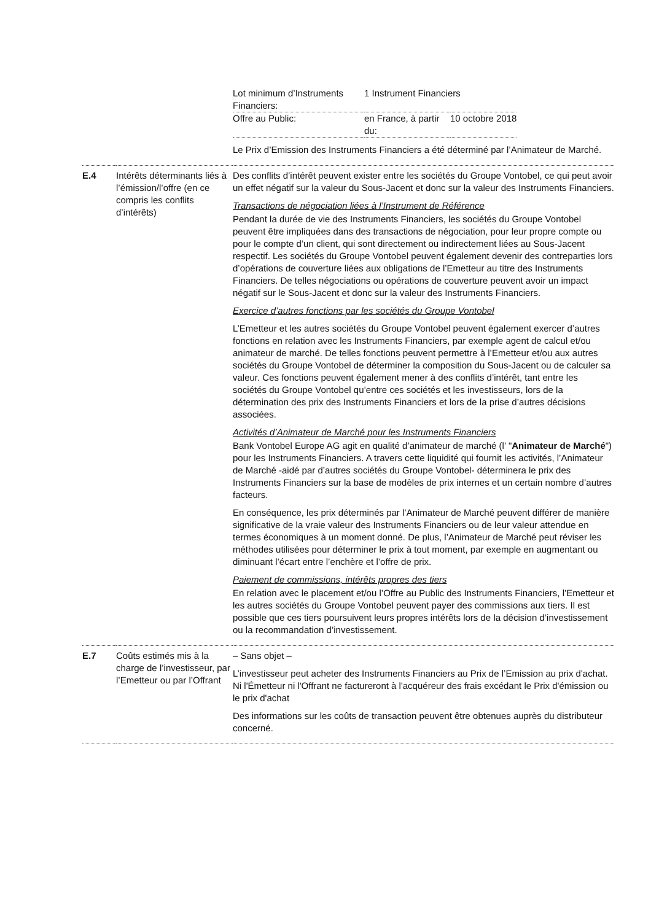| | | / Lot minimum d’Instruments Financiers: / 1 Instrument Financiers / / / Offre au Public: / en France, à partir du: / 10 octobre 2018 / Le Prix d’Emission des Instruments Financiers a été déterminé par l’Animateur de Marché. |
| E.4 | Intérêts déterminants liés à l’émission/l’offre (en ce compris les conflits d’intérêts) | Des conflits d’intérêt peuvent exister entre les sociétés du Groupe Vontobel, ce qui peut avoir un effet négatif sur la valeur du Sous-Jacent et donc sur la valeur des Instruments Financiers. Transactions de négociation liées à l’Instrument de Référence Pendant la durée de vie des Instruments Financiers, les sociétés du Groupe Vontobel peuvent être impliquées dans des transactions de négociation, pour leur propre compte ou pour le compte d’un client, qui sont directement ou indirectement liées au Sous-Jacent respectif. Les sociétés du Groupe Vontobel peuvent également devenir des contreparties lors d’opérations de couverture liées aux obligations de l’Emetteur au titre des Instruments Financiers. De telles négociations ou opérations de couverture peuvent avoir un impact négatif sur le Sous-Jacent et donc sur la valeur des Instruments Financiers. Exercice d’autres fonctions par les sociétés du Groupe Vontobel L’Emetteur et les autres sociétés du Groupe Vontobel peuvent également exercer d’autres fonctions en relation avec les Instruments Financiers, par exemple agent de calcul et/ou animateur de marché. De telles fonctions peuvent permettre à l’Emetteur et/ou aux autres sociétés du Groupe Vontobel de déterminer la composition du Sous-Jacent ou de calculer sa valeur. Ces fonctions peuvent également mener à des conflits d’intérêt, tant entre les sociétés du Groupe Vontobel qu’entre ces sociétés et les investisseurs, lors de la détermination des prix des Instruments Financiers et lors de la prise d’autres décisions associées. Activités d’Animateur de Marché pour les Instruments Financiers Bank Vontobel Europe AG agit en qualité d’animateur de marché (l’ " Animateur de Marché ") pour les Instruments Financiers. A travers cette liquidité qui fournit les activités, l’Animateur de Marché -aidé par d’autres sociétés du Groupe Vontobel- déterminera le prix des Instruments Financiers sur la base de modèles de prix internes et un certain nombre d’autres facteurs. En conséquence, les prix déterminés par l’Animateur de Marché peuvent différer de manière significative de la vraie valeur des Instruments Financiers ou de leur valeur attendue en termes économiques à un moment donné. De plus, l’Animateur de Marché peut réviser les méthodes utilisées pour déterminer le prix à tout moment, par exemple en augmentant ou diminuant l’écart entre l’enchère et l’offre de prix. Paiement de commissions, intérêts propres des tiers En relation avec le placement et/ou l’Offre au Public des Instruments Financiers, l’Emetteur et les autres sociétés du Groupe Vontobel peuvent payer des commissions aux tiers. Il est possible que ces tiers poursuivent leurs propres intérêts lors de la décision d’investissement ou la recommandation d’investissement. |
| E.7 | Coûts estimés mis à la charge de l’investisseur, par l’Emetteur ou par l’Offrant | – Sans objet – L’investisseur peut acheter des Instruments Financiers au Prix de l’Emission au prix d'achat. Ni l'Émetteur ni l'Offrant ne factureront à l'acquéreur des frais excédant le Prix d'émission ou le prix d'achat Des informations sur les coûts de transaction peuvent être obtenues auprès du distributeur concerné. |